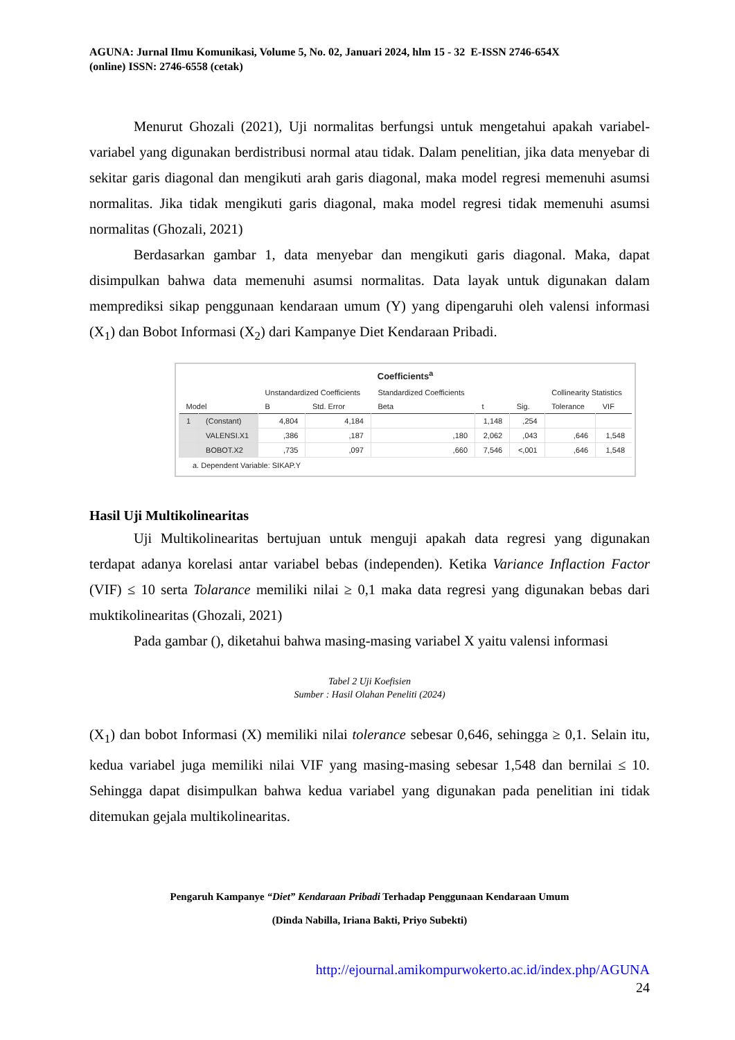AGUNA: Jurnal Ilmu Komunikasi, Volume 5, No. 02, Januari 2024, hlm 15 - 32 E-ISSN 2746-654X
(online) ISSN: 2746-6558 (cetak)
Menurut Ghozali (2021), Uji normalitas berfungsi untuk mengetahui apakah variabel-variabel yang digunakan berdistribusi normal atau tidak. Dalam penelitian, jika data menyebar di sekitar garis diagonal dan mengikuti arah garis diagonal, maka model regresi memenuhi asumsi normalitas. Jika tidak mengikuti garis diagonal, maka model regresi tidak memenuhi asumsi normalitas (Ghozali, 2021)
Berdasarkan gambar 1, data menyebar dan mengikuti garis diagonal. Maka, dapat disimpulkan bahwa data memenuhi asumsi normalitas. Data layak untuk digunakan dalam memprediksi sikap penggunaan kendaraan umum (Y) yang dipengaruhi oleh valensi informasi (X<sub>1</sub>) dan Bobot Informasi (X<sub>2</sub>) dari Kampanye Diet Kendaraan Pribadi.
Coefficients<sup>a</sup>
| | | Unstandardized Coefficients | | Standardized Coefficients | | | Collinearity Statistics | |
| --- | --- | --- | --- | --- | --- | --- | --- | --- |
| Model | | B | Std. Error | Beta | t | Sig. | Tolerance | VIF |
| 1 | (Constant) | 4,804 | 4,184 | | 1,148 | ,254 | | |
| | VALENSI.X1 | ,386 | ,187 | ,180 | 2,062 | ,043 | ,646 | 1,548 |
| | BOBOT.X2 | ,735 | ,097 | ,660 | 7,546 | <,001 | ,646 | 1,548 |
a. Dependent Variable: SIKAP.Y
Hasil Uji Multikolinearitas
Uji Multikolinearitas bertujuan untuk menguji apakah data regresi yang digunakan terdapat adanya korelasi antar variabel bebas (independen). Ketika Variance Inflaction Factor (VIF) ≤ 10 serta Tolarance memiliki nilai ≥ 0,1 maka data regresi yang digunakan bebas dari muktikolinearitas (Ghozali, 2021)
Pada gambar (), diketahui bahwa masing-masing variabel X yaitu valensi informasi
Tabel 2 Uji Koefisien
Sumber : Hasil Olahan Peneliti (2024)
(X<sub>1</sub>) dan bobot Informasi (X) memiliki nilai tolerance sebesar 0,646, sehingga ≥ 0,1. Selain itu, kedua variabel juga memiliki nilai VIF yang masing-masing sebesar 1,548 dan bernilai ≤ 10. Sehingga dapat disimpulkan bahwa kedua variabel yang digunakan pada penelitian ini tidak ditemukan gejala multikolinearitas.
Pengaruh Kampanye “Diet” Kendaraan Pribadi Terhadap Penggunaan Kendaraan Umum
(Dinda Nabilla, Iriana Bakti, Priyo Subekti)
http://ejournal.amikompurwokerto.ac.id/index.php/AGUNA
24